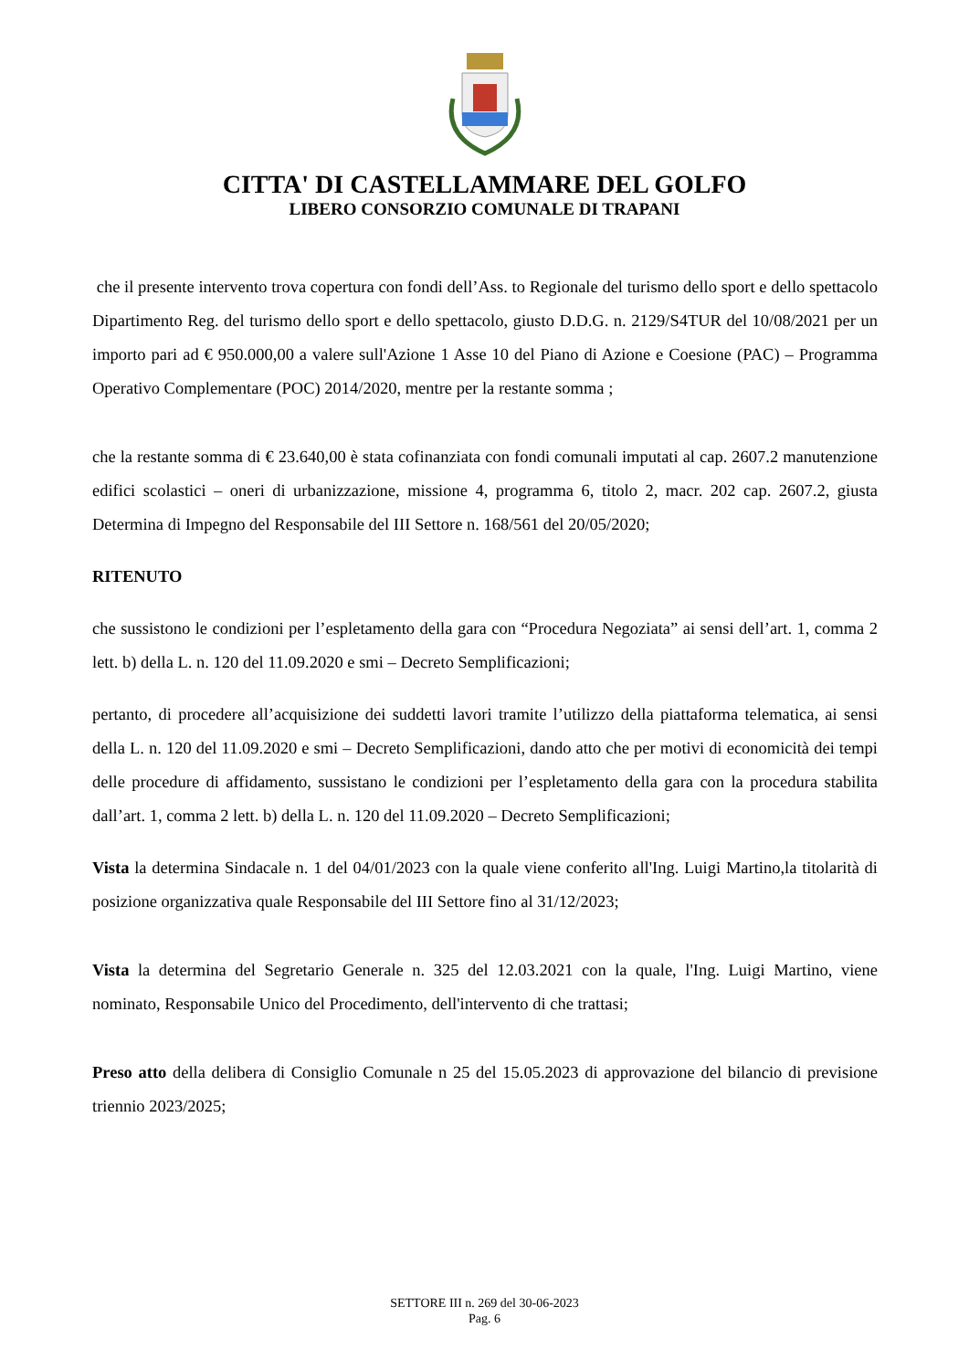CITTA' DI CASTELLAMMARE DEL GOLFO
LIBERO CONSORZIO COMUNALE DI TRAPANI
che il presente intervento trova copertura con fondi dell’Ass. to Regionale del turismo dello sport e dello spettacolo Dipartimento Reg. del turismo dello sport e dello spettacolo, giusto D.D.G. n. 2129/S4TUR del 10/08/2021 per un importo pari ad € 950.000,00 a valere sull'Azione 1 Asse 10 del Piano di Azione e Coesione (PAC) – Programma Operativo Complementare (POC) 2014/2020, mentre per la restante somma ;
che la restante somma di € 23.640,00 è stata cofinanziata con fondi comunali imputati al cap. 2607.2 manutenzione edifici scolastici – oneri di urbanizzazione, missione 4, programma 6, titolo 2, macr. 202 cap. 2607.2, giusta Determina di Impegno del Responsabile del III Settore n. 168/561 del 20/05/2020;
RITENUTO
che sussistono le condizioni per l’espletamento della gara con “Procedura Negoziata” ai sensi dell’art. 1, comma 2 lett. b) della L. n. 120 del 11.09.2020 e smi – Decreto Semplificazioni;
pertanto, di procedere all’acquisizione dei suddetti lavori tramite l’utilizzo della piattaforma telematica, ai sensi della L. n. 120 del 11.09.2020 e smi – Decreto Semplificazioni, dando atto che per motivi di economicità dei tempi delle procedure di affidamento, sussistano le condizioni per l’espletamento della gara con la procedura stabilita dall’art. 1, comma 2 lett. b) della L. n. 120 del 11.09.2020 – Decreto Semplificazioni;
Vista la determina Sindacale n. 1 del 04/01/2023 con la quale viene conferito all'Ing. Luigi Martino,la titolarità di posizione organizzativa quale Responsabile del III Settore fino al 31/12/2023;
Vista la determina del Segretario Generale n. 325 del 12.03.2021 con la quale, l'Ing. Luigi Martino, viene nominato, Responsabile Unico del Procedimento, dell'intervento di che trattasi;
Preso atto della delibera di Consiglio Comunale n 25 del 15.05.2023 di approvazione del bilancio di previsione triennio 2023/2025;
SETTORE III n. 269 del 30-06-2023
Pag. 6